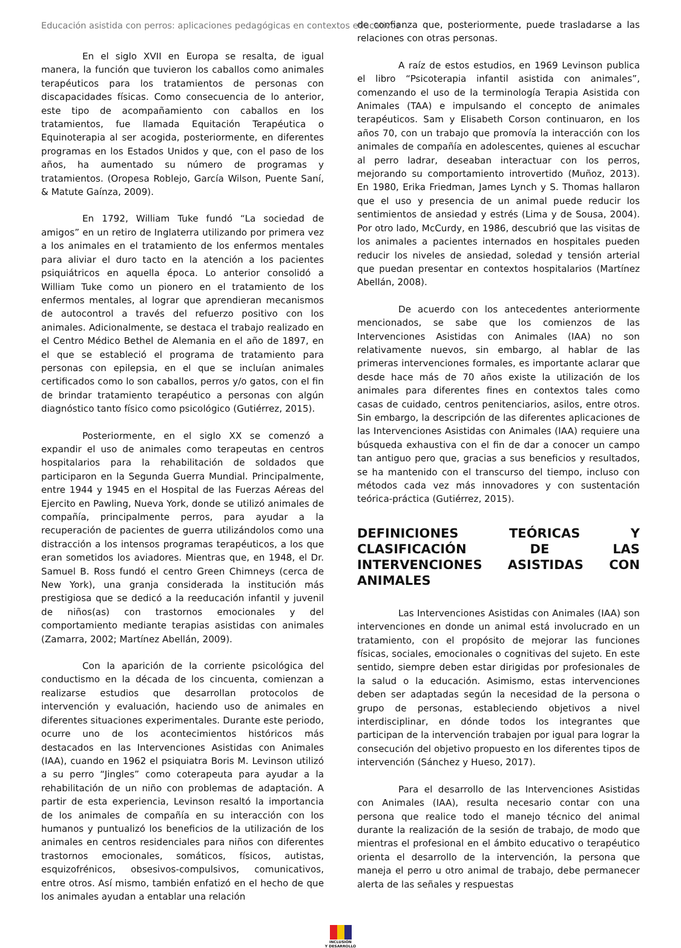Educación asistida con perros: aplicaciones pedagógicas en contextos educativos
En el siglo XVII en Europa se resalta, de igual manera, la función que tuvieron los caballos como animales terapéuticos para los tratamientos de personas con discapacidades físicas. Como consecuencia de lo anterior, este tipo de acompañamiento con caballos en los tratamientos, fue llamada Equitación Terapéutica o Equinoterapia al ser acogida, posteriormente, en diferentes programas en los Estados Unidos y que, con el paso de los años, ha aumentado su número de programas y tratamientos. (Oropesa Roblejo, García Wilson, Puente Saní, & Matute Gaínza, 2009).
En 1792, William Tuke fundó “La sociedad de amigos” en un retiro de Inglaterra utilizando por primera vez a los animales en el tratamiento de los enfermos mentales para aliviar el duro tacto en la atención a los pacientes psiquiátricos en aquella época. Lo anterior consolidó a William Tuke como un pionero en el tratamiento de los enfermos mentales, al lograr que aprendieran mecanismos de autocontrol a través del refuerzo positivo con los animales. Adicionalmente, se destaca el trabajo realizado en el Centro Médico Bethel de Alemania en el año de 1897, en el que se estableció el programa de tratamiento para personas con epilepsia, en el que se incluían animales certificados como lo son caballos, perros y/o gatos, con el fin de brindar tratamiento terapéutico a personas con algún diagnóstico tanto físico como psicológico (Gutiérrez, 2015).
Posteriormente, en el siglo XX se comenzó a expandir el uso de animales como terapeutas en centros hospitalarios para la rehabilitación de soldados que participaron en la Segunda Guerra Mundial. Principalmente, entre 1944 y 1945 en el Hospital de las Fuerzas Aéreas del Ejercito en Pawling, Nueva York, donde se utilizó animales de compañía, principalmente perros, para ayudar a la recuperación de pacientes de guerra utilizándolos como una distracción a los intensos programas terapéuticos, a los que eran sometidos los aviadores. Mientras que, en 1948, el Dr. Samuel B. Ross fundó el centro Green Chimneys (cerca de New York), una granja considerada la institución más prestigiosa que se dedicó a la reeducación infantil y juvenil de niños(as) con trastornos emocionales y del comportamiento mediante terapias asistidas con animales (Zamarra, 2002; Martínez Abellán, 2009).
Con la aparición de la corriente psicológica del conductismo en la década de los cincuenta, comienzan a realizarse estudios que desarrollan protocolos de intervención y evaluación, haciendo uso de animales en diferentes situaciones experimentales. Durante este periodo, ocurre uno de los acontecimientos históricos más destacados en las Intervenciones Asistidas con Animales (IAA), cuando en 1962 el psiquiatra Boris M. Levinson utilizó a su perro “Jingles” como coterapeuta para ayudar a la rehabilitación de un niño con problemas de adaptación. A partir de esta experiencia, Levinson resaltó la importancia de los animales de compañía en su interacción con los humanos y puntualizó los beneficios de la utilización de los animales en centros residenciales para niños con diferentes trastornos emocionales, somáticos, físicos, autistas, esquizofrénicos, obsesivos-compulsivos, comunicativos, entre otros. Así mismo, también enfatizó en el hecho de que los animales ayudan a entablar una relación
de confianza que, posteriormente, puede trasladarse a las relaciones con otras personas.
A raíz de estos estudios, en 1969 Levinson publica el libro “Psicoterapia infantil asistida con animales”, comenzando el uso de la terminología Terapia Asistida con Animales (TAA) e impulsando el concepto de animales terapéuticos. Sam y Elisabeth Corson continuaron, en los años 70, con un trabajo que promovía la interacción con los animales de compañía en adolescentes, quienes al escuchar al perro ladrar, deseaban interactuar con los perros, mejorando su comportamiento introvertido (Muñoz, 2013). En 1980, Erika Friedman, James Lynch y S. Thomas hallaron que el uso y presencia de un animal puede reducir los sentimientos de ansiedad y estrés (Lima y de Sousa, 2004). Por otro lado, McCurdy, en 1986, descubrió que las visitas de los animales a pacientes internados en hospitales pueden reducir los niveles de ansiedad, soledad y tensión arterial que puedan presentar en contextos hospitalarios (Martínez Abellán, 2008).
De acuerdo con los antecedentes anteriormente mencionados, se sabe que los comienzos de las Intervenciones Asistidas con Animales (IAA) no son relativamente nuevos, sin embargo, al hablar de las primeras intervenciones formales, es importante aclarar que desde hace más de 70 años existe la utilización de los animales para diferentes fines en contextos tales como casas de cuidado, centros penitenciarios, asilos, entre otros. Sin embargo, la descripción de las diferentes aplicaciones de las Intervenciones Asistidas con Animales (IAA) requiere una búsqueda exhaustiva con el fin de dar a conocer un campo tan antiguo pero que, gracias a sus beneficios y resultados, se ha mantenido con el transcurso del tiempo, incluso con métodos cada vez más innovadores y con sustentación teórica-práctica (Gutiérrez, 2015).
DEFINICIONES TEÓRICAS Y CLASIFICACIÓN DE LAS INTERVENCIONES ASISTIDAS CON ANIMALES
Las Intervenciones Asistidas con Animales (IAA) son intervenciones en donde un animal está involucrado en un tratamiento, con el propósito de mejorar las funciones físicas, sociales, emocionales o cognitivas del sujeto. En este sentido, siempre deben estar dirigidas por profesionales de la salud o la educación. Asimismo, estas intervenciones deben ser adaptadas según la necesidad de la persona o grupo de personas, estableciendo objetivos a nivel interdisciplinar, en dónde todos los integrantes que participan de la intervención trabajen por igual para lograr la consecución del objetivo propuesto en los diferentes tipos de intervención (Sánchez y Hueso, 2017).
Para el desarrollo de las Intervenciones Asistidas con Animales (IAA), resulta necesario contar con una persona que realice todo el manejo técnico del animal durante la realización de la sesión de trabajo, de modo que mientras el profesional en el ámbito educativo o terapéutico orienta el desarrollo de la intervención, la persona que maneja el perro u otro animal de trabajo, debe permanecer alerta de las señales y respuestas
INCLUSIÓN
Y DESARROLLO